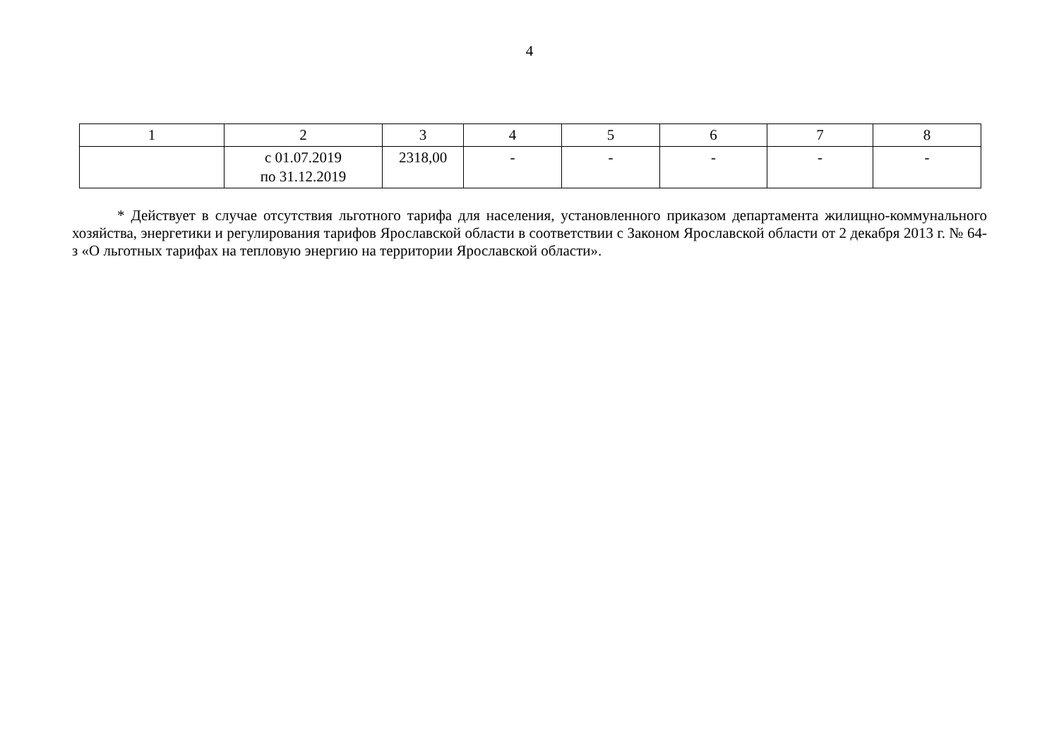4
| 1 | 2 | 3 | 4 | 5 | 6 | 7 | 8 |
| --- | --- | --- | --- | --- | --- | --- | --- |
| | с 01.07.2019 по 31.12.2019 | 2318,00 | - | - | - | - | - |
* Действует в случае отсутствия льготного тарифа для населения, установленного приказом департамента жилищно-коммунального хозяйства, энергетики и регулирования тарифов Ярославской области в соответствии с Законом Ярославской области от 2 декабря 2013 г. № 64-з «О льготных тарифах на тепловую энергию на территории Ярославской области».